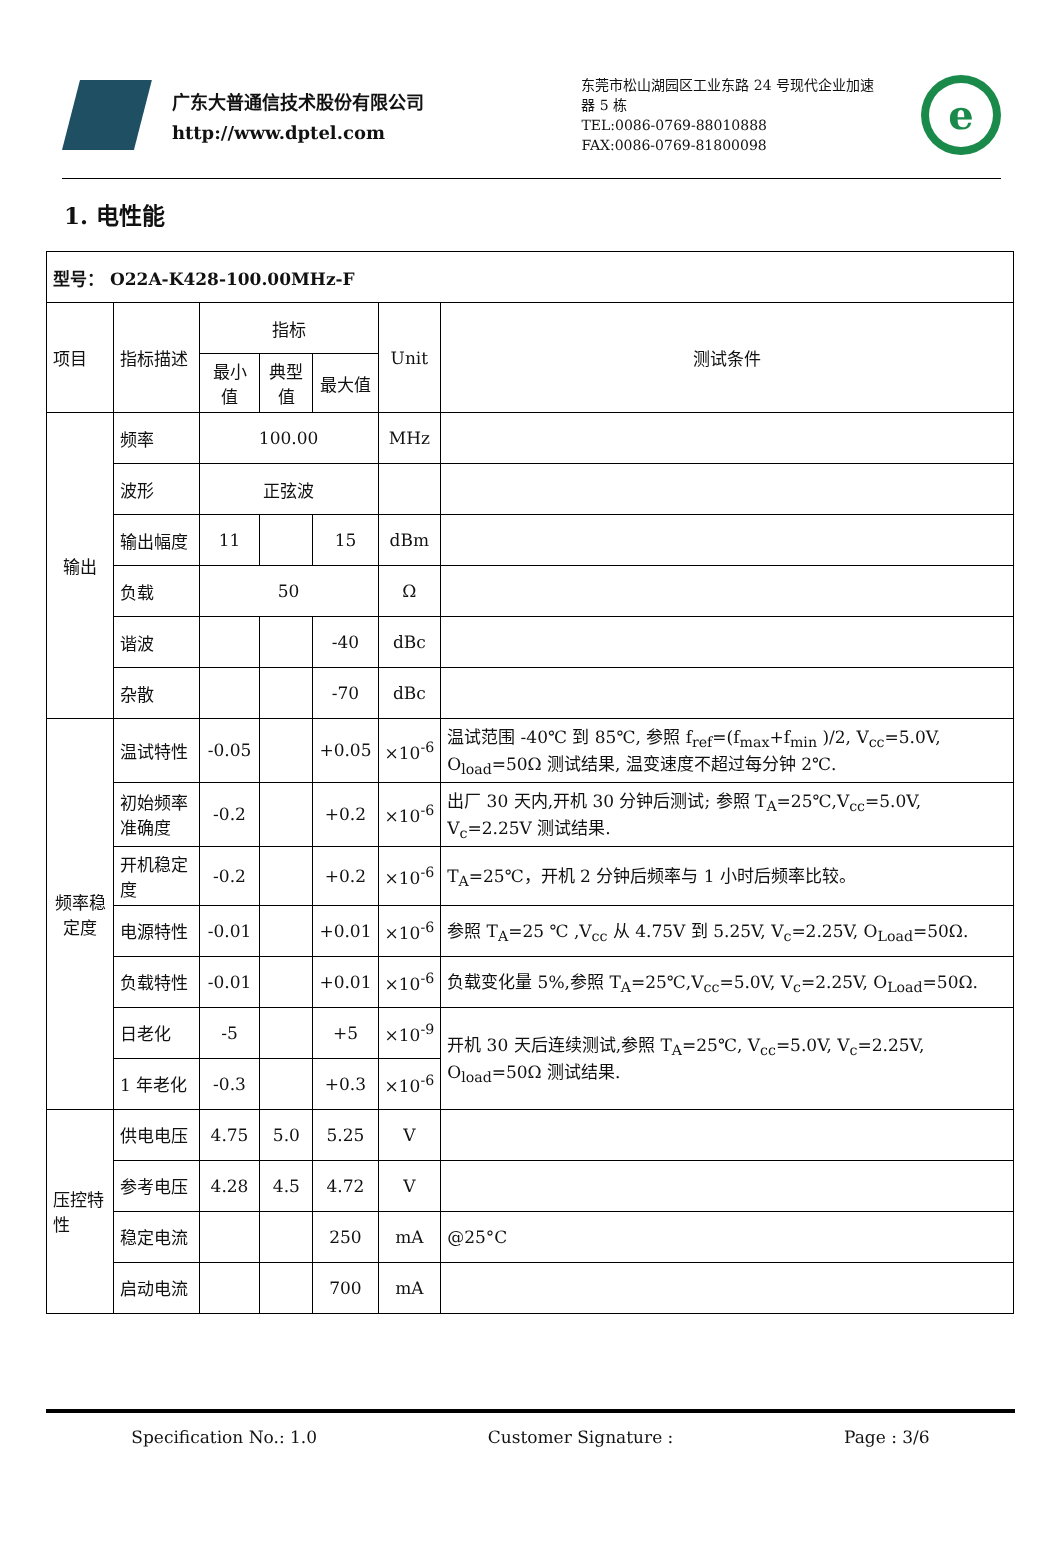广东大普通信技术股份有限公司
http://www.dptel.com
东莞市松山湖园区工业东路 24 号现代企业加速器 5 栋
TEL:0086-0769-88010888
FAX:0086-0769-81800098
e
1. 电性能
| 型号： O22A-K428-100.00MHz-F | | | | | | |
| 项目 | 指标描述 | 指标 | | | Unit | 测试条件 |
| | | 最小值 | 典型值 | 最大值 | | |
| 输出 | 频率 | 100.00 | | | MHz | |
| | 波形 | 正弦波 | | | | |
| | 输出幅度 | 11 | | 15 | dBm | |
| | 负载 | 50 | | | Ω | |
| | 谐波 | | | -40 | dBc | |
| | 杂散 | | | -70 | dBc | |
| 频率稳定度 | 温试特性 | -0.05 | | +0.05 | ×10<sup>-6</sup> | 温试范围 -40℃ 到 85℃, 参照 f<sub>ref</sub>=(f<sub>max</sub>+f<sub>min</sub> )/2, V<sub>cc</sub>=5.0V, O<sub>load</sub>=50Ω 测试结果, 温变速度不超过每分钟 2℃. |
| | 初始频率准确度 | -0.2 | | +0.2 | ×10<sup>-6</sup> | 出厂 30 天内,开机 30 分钟后测试; 参照 T<sub>A</sub>=25℃,V<sub>cc</sub>=5.0V, V<sub>c</sub>=2.25V 测试结果. |
| | 开机稳定度 | -0.2 | | +0.2 | ×10<sup>-6</sup> | T<sub>A</sub>=25℃，开机 2 分钟后频率与 1 小时后频率比较。 |
| | 电源特性 | -0.01 | | +0.01 | ×10<sup>-6</sup> | 参照 T<sub>A</sub>=25 ℃ ,V<sub>cc</sub> 从 4.75V 到 5.25V, V<sub>c</sub>=2.25V, O<sub>Load</sub>=50Ω. |
| | 负载特性 | -0.01 | | +0.01 | ×10<sup>-6</sup> | 负载变化量 5%,参照 T<sub>A</sub>=25℃,V<sub>cc</sub>=5.0V, V<sub>c</sub>=2.25V, O<sub>Load</sub>=50Ω. |
| | 日老化 | -5 | | +5 | ×10<sup>-9</sup> | 开机 30 天后连续测试,参照 T<sub>A</sub>=25℃, V<sub>cc</sub>=5.0V, V<sub>c</sub>=2.25V, O<sub>load</sub>=50Ω 测试结果. |
| | 1 年老化 | -0.3 | | +0.3 | ×10<sup>-6</sup> | |
| 压控特性 | 供电电压 | 4.75 | 5.0 | 5.25 | V | |
| | 参考电压 | 4.28 | 4.5 | 4.72 | V | |
| | 稳定电流 | | | 250 | mA | @25°C |
| | 启动电流 | | | 700 | mA | |
Specification No.: 1.0 Customer Signature : Page : 3/6